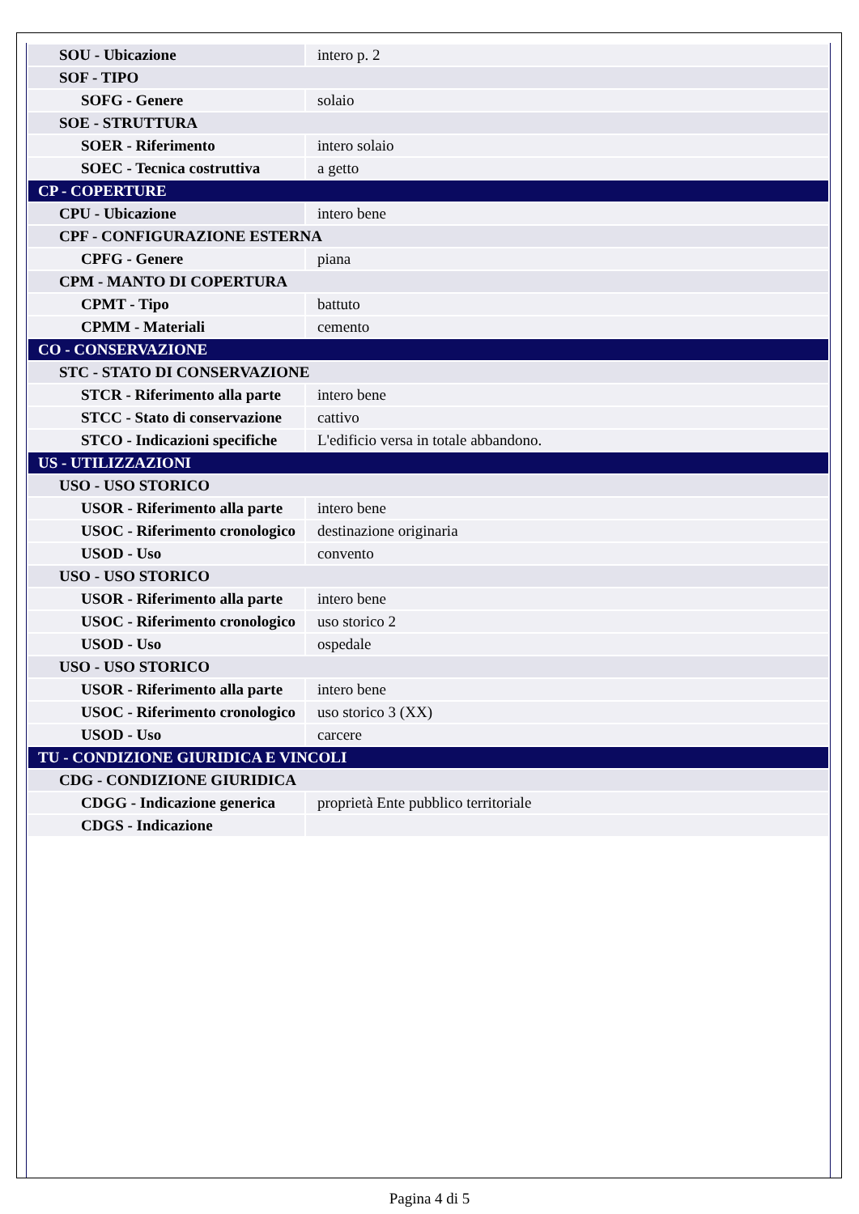| SOU - Ubicazione | intero p. 2 |
| SOF - TIPO | |
| SOFG - Genere | solaio |
| SOE - STRUTTURA | |
| SOER - Riferimento | intero solaio |
| SOEC - Tecnica costruttiva | a getto |
| CP - COPERTURE | |
| CPU - Ubicazione | intero bene |
| CPF - CONFIGURAZIONE ESTERNA | |
| CPFG - Genere | piana |
| CPM - MANTO DI COPERTURA | |
| CPMT - Tipo | battuto |
| CPMM - Materiali | cemento |
| CO - CONSERVAZIONE | |
| STC - STATO DI CONSERVAZIONE | |
| STCR - Riferimento alla parte | intero bene |
| STCC - Stato di conservazione | cattivo |
| STCO - Indicazioni specifiche | L'edificio versa in totale abbandono. |
| US - UTILIZZAZIONI | |
| USO - USO STORICO | |
| USOR - Riferimento alla parte | intero bene |
| USOC - Riferimento cronologico | destinazione originaria |
| USOD - Uso | convento |
| USO - USO STORICO | |
| USOR - Riferimento alla parte | intero bene |
| USOC - Riferimento cronologico | uso storico 2 |
| USOD - Uso | ospedale |
| USO - USO STORICO | |
| USOR - Riferimento alla parte | intero bene |
| USOC - Riferimento cronologico | uso storico 3 (XX) |
| USOD - Uso | carcere |
| TU - CONDIZIONE GIURIDICA E VINCOLI | |
| CDG - CONDIZIONE GIURIDICA | |
| CDGG - Indicazione generica | proprietà Ente pubblico territoriale |
| CDGS - Indicazione | |
Pagina 4 di 5